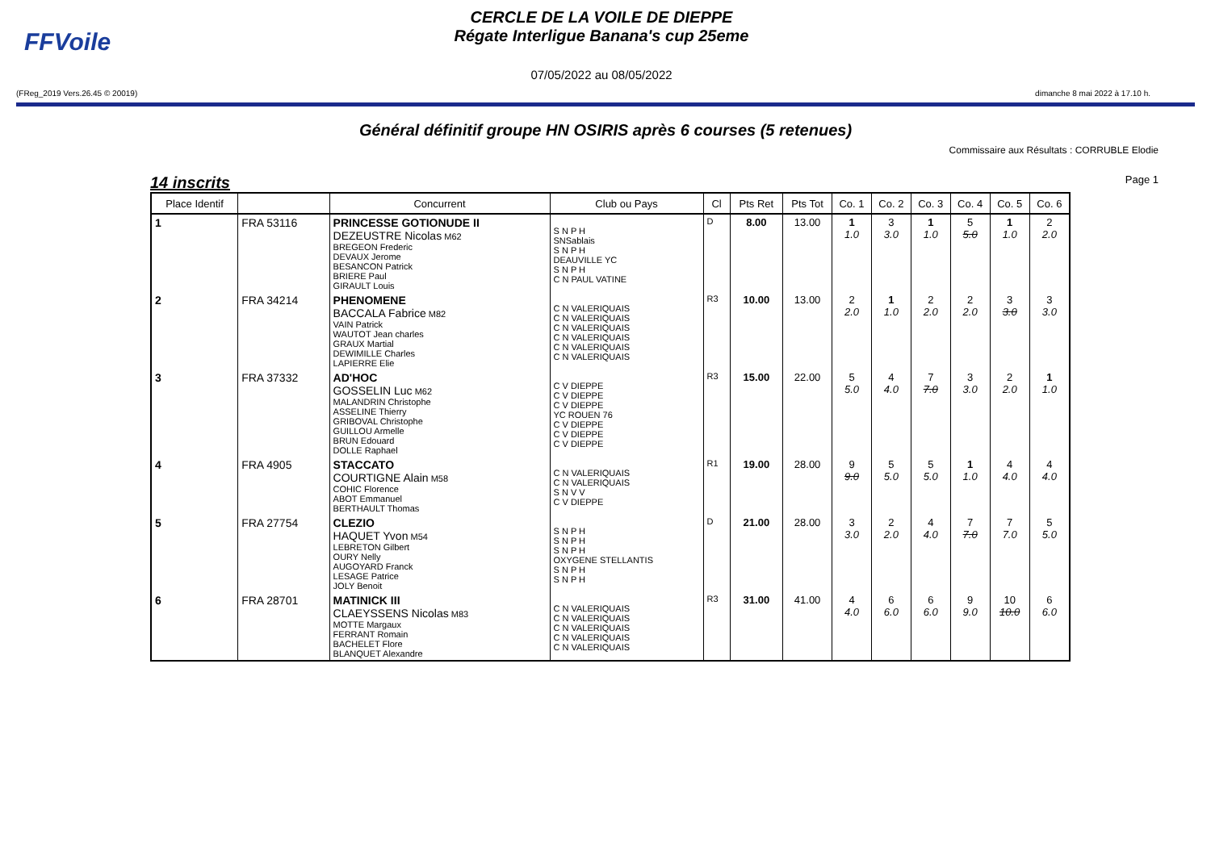FFVoile
CERCLE DE LA VOILE DE DIEPPE
Régate Interligue Banana's cup 25eme
07/05/2022 au 08/05/2022
(FReg_2019 Vers.26.45 © 20019) dimanche 8 mai 2022 à 17.10 h.
Général définitif groupe HN OSIRIS après 6 courses (5 retenues)
Commissaire aux Résultats : CORRUBLE Elodie
14 inscrits Page 1
| Place Identif | | Concurrent | Club ou Pays | Cl | Pts Ret | Pts Tot | Co. 1 | Co. 2 | Co. 3 | Co. 4 | Co. 5 | Co. 6 |
| --- | --- | --- | --- | --- | --- | --- | --- | --- | --- | --- | --- | --- |
| 1 | FRA 53116 | PRINCESSE GOTIONUDE II DEZEUSTRE Nicolas M62 BREGEON Frederic DEVAUX Jerome BESANCON Patrick BRIERE Paul GIRAULT Louis | S N P H SNSablais S N P H DEAUVILLE YC S N P H C N PAUL VATINE | D | 8.00 | 13.00 | 1 1.0 | 3 3.0 | 1 1.0 | 5 5.0 | 1 1.0 | 2 2.0 |
| 2 | FRA 34214 | PHENOMENE BACCALA Fabrice M82 VAIN Patrick WAUTOT Jean charles GRAUX Martial DEWIMILLE Charles LAPIERRE Elie | C N VALERIQUAIS C N VALERIQUAIS C N VALERIQUAIS C N VALERIQUAIS C N VALERIQUAIS C N VALERIQUAIS | R3 | 10.00 | 13.00 | 2 2.0 | 1 1.0 | 2 2.0 | 2 2.0 | 3 3.0 | 3 3.0 |
| 3 | FRA 37332 | AD'HOC GOSSELIN Luc M62 MALANDRIN Christophe ASSELINE Thierry GRIBOVAL Christophe GUILLOU Armelle BRUN Edouard DOLLE Raphael | C V DIEPPE C V DIEPPE C V DIEPPE YC ROUEN 76 C V DIEPPE C V DIEPPE C V DIEPPE | R3 | 15.00 | 22.00 | 5 5.0 | 4 4.0 | 7 7.0 | 3 3.0 | 2 2.0 | 1 1.0 |
| 4 | FRA 4905 | STACCATO COURTIGNE Alain M58 COHIC Florence ABOT Emmanuel BERTHAULT Thomas | C N VALERIQUAIS C N VALERIQUAIS S N V V C V DIEPPE | R1 | 19.00 | 28.00 | 9 9.0 | 5 5.0 | 5 5.0 | 1 1.0 | 4 4.0 | 4 4.0 |
| 5 | FRA 27754 | CLEZIO HAQUET Yvon M54 LEBRETON Gilbert OURY Nelly AUGOYARD Franck LESAGE Patrice JOLY Benoit | S N P H S N P H S N P H OXYGENE STELLANTIS S N P H S N P H | D | 21.00 | 28.00 | 3 3.0 | 2 2.0 | 4 4.0 | 7 7.0 | 7 7.0 | 5 5.0 |
| 6 | FRA 28701 | MATINICK III CLAEYSSENS Nicolas M83 MOTTE Margaux FERRANT Romain BACHELET Flore BLANQUET Alexandre | C N VALERIQUAIS C N VALERIQUAIS C N VALERIQUAIS C N VALERIQUAIS C N VALERIQUAIS | R3 | 31.00 | 41.00 | 4 4.0 | 6 6.0 | 6 6.0 | 9 9.0 | 10 10.0 | 6 6.0 |